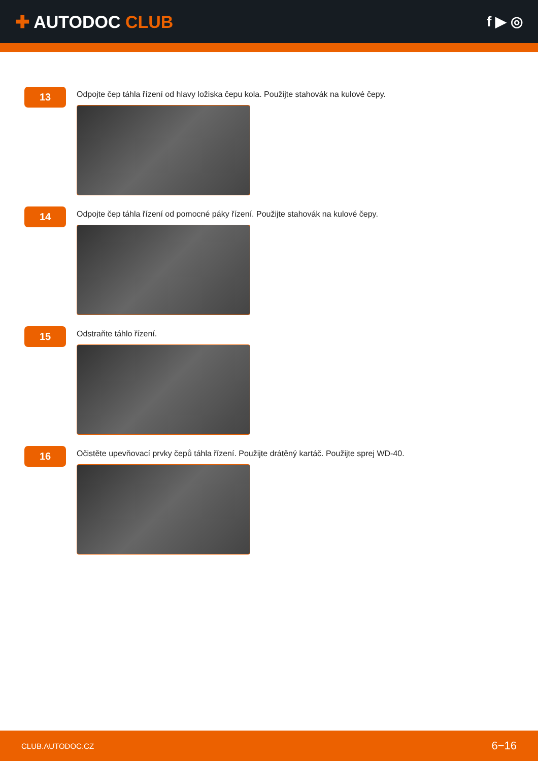✚ AUTODOC CLUB
f ▶ ◎
13
Odpojte čep táhla řízení od hlavy ložiska čepu kola. Použijte stahovák na kulové čepy.
14
Odpojte čep táhla řízení od pomocné páky řízení. Použijte stahovák na kulové čepy.
15
Odstraňte táhlo řízení.
16
Očistěte upevňovací prvky čepů táhla řízení. Použijte drátěný kartáč. Použijte sprej WD-40.
CLUB.AUTODOC.CZ 6−16